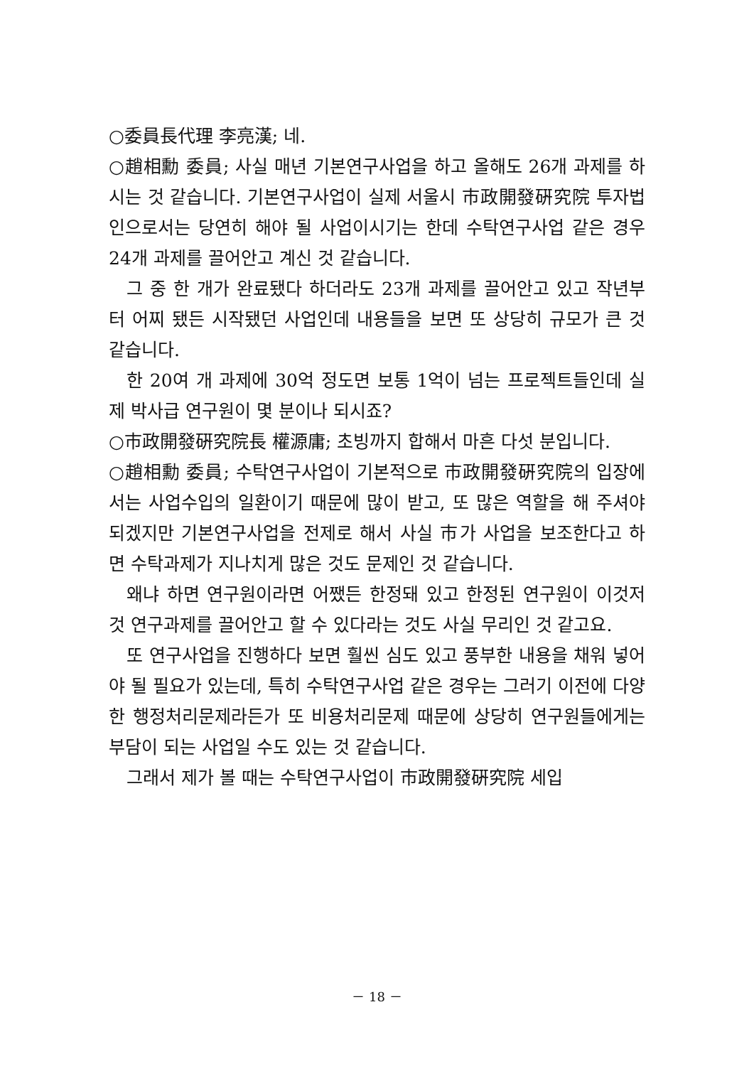○委員長代理 李亮漢; 네.
○趙相勳 委員; 사실 매년 기본연구사업을 하고 올해도 26개 과제를 하시는 것 같습니다. 기본연구사업이 실제 서울시 市政開發硏究院 투자법인으로서는 당연히 해야 될 사업이시기는 한데 수탁연구사업 같은 경우 24개 과제를 끌어안고 계신 것 같습니다.
그 중 한 개가 완료됐다 하더라도 23개 과제를 끌어안고 있고 작년부터 어찌 됐든 시작됐던 사업인데 내용들을 보면 또 상당히 규모가 큰 것 같습니다.
한 20여 개 과제에 30억 정도면 보통 1억이 넘는 프로젝트들인데 실제 박사급 연구원이 몇 분이나 되시죠?
○市政開發硏究院長 權源庸; 초빙까지 합해서 마흔 다섯 분입니다.
○趙相勳 委員; 수탁연구사업이 기본적으로 市政開發硏究院의 입장에서는 사업수입의 일환이기 때문에 많이 받고, 또 많은 역할을 해 주셔야 되겠지만 기본연구사업을 전제로 해서 사실 市가 사업을 보조한다고 하면 수탁과제가 지나치게 많은 것도 문제인 것 같습니다.
왜냐 하면 연구원이라면 어쨌든 한정돼 있고 한정된 연구원이 이것저것 연구과제를 끌어안고 할 수 있다라는 것도 사실 무리인 것 같고요.
또 연구사업을 진행하다 보면 훨씬 심도 있고 풍부한 내용을 채워 넣어야 될 필요가 있는데, 특히 수탁연구사업 같은 경우는 그러기 이전에 다양한 행정처리문제라든가 또 비용처리문제 때문에 상당히 연구원들에게는 부담이 되는 사업일 수도 있는 것 같습니다.
그래서 제가 볼 때는 수탁연구사업이 市政開發硏究院 세입
－ 18 －